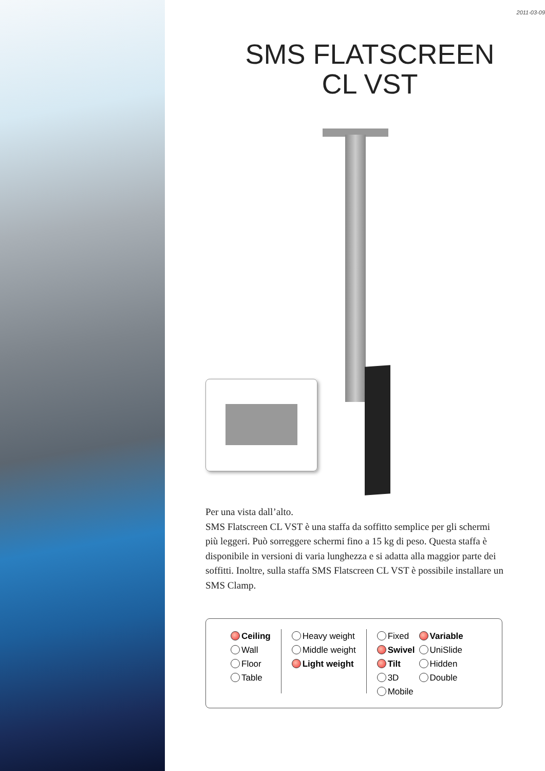2011-03-09
SMS FLATSCREEN
CL VST
Per una vista dall’alto.
SMS Flatscreen CL VST è una staffa da soffitto semplice per gli schermi più leggeri. Può sorreggere schermi fino a 15 kg di peso. Questa staffa è disponibile in versioni di varia lunghezza e si adatta alla maggior parte dei soffitti. Inoltre, sulla staffa SMS Flatscreen CL VST è possibile installare un SMS Clamp.
Ceiling
Wall
Floor
Table
Heavy weight
Middle weight
Light weight
Fixed
Swivel
Tilt
3D
Mobile
Variable
UniSlide
Hidden
Double